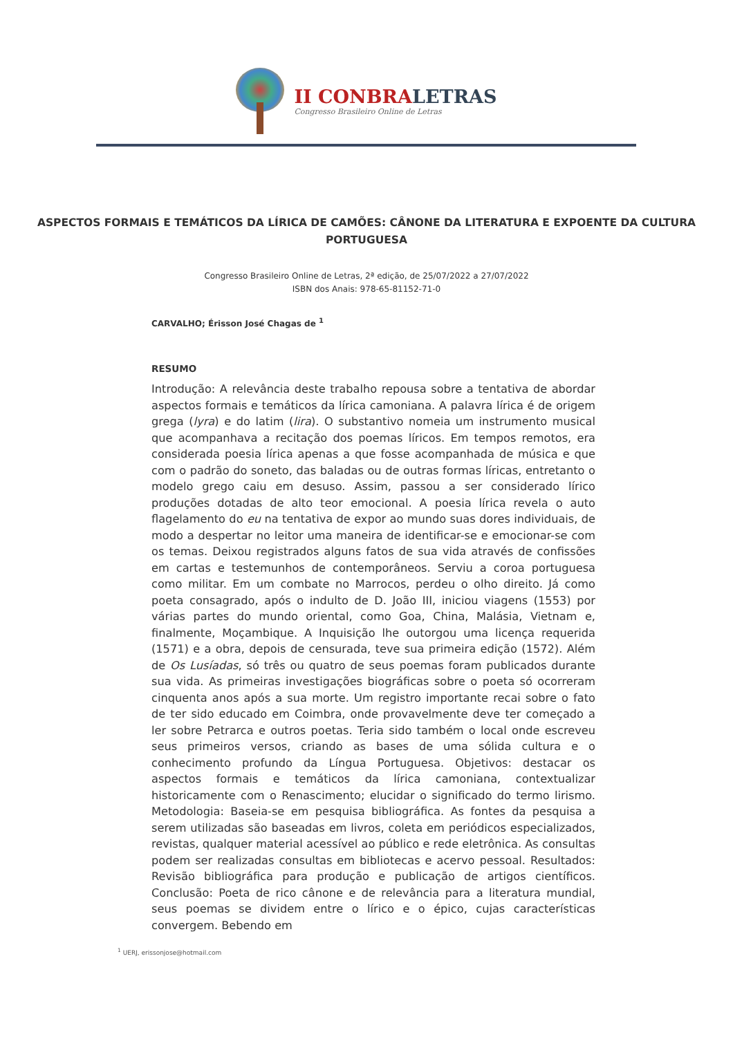II CONBRALETRAS
Congresso Brasileiro Online de Letras
ASPECTOS FORMAIS E TEMÁTICOS DA LÍRICA DE CAMÕES: CÂNONE DA LITERATURA E EXPOENTE DA CULTURA PORTUGUESA
Congresso Brasileiro Online de Letras, 2ª edição, de 25/07/2022 a 27/07/2022
ISBN dos Anais: 978-65-81152-71-0
CARVALHO; Érisson José Chagas de <sup>1</sup>
RESUMO
Introdução: A relevância deste trabalho repousa sobre a tentativa de abordar aspectos formais e temáticos da lírica camoniana. A palavra lírica é de origem grega (lyra) e do latim (lira). O substantivo nomeia um instrumento musical que acompanhava a recitação dos poemas líricos. Em tempos remotos, era considerada poesia lírica apenas a que fosse acompanhada de música e que com o padrão do soneto, das baladas ou de outras formas líricas, entretanto o modelo grego caiu em desuso. Assim, passou a ser considerado lírico produções dotadas de alto teor emocional. A poesia lírica revela o auto flagelamento do eu na tentativa de expor ao mundo suas dores individuais, de modo a despertar no leitor uma maneira de identificar-se e emocionar-se com os temas. Deixou registrados alguns fatos de sua vida através de confissões em cartas e testemunhos de contemporâneos. Serviu a coroa portuguesa como militar. Em um combate no Marrocos, perdeu o olho direito. Já como poeta consagrado, após o indulto de D. João III, iniciou viagens (1553) por várias partes do mundo oriental, como Goa, China, Malásia, Vietnam e, finalmente, Moçambique. A Inquisição lhe outorgou uma licença requerida (1571) e a obra, depois de censurada, teve sua primeira edição (1572). Além de Os Lusíadas, só três ou quatro de seus poemas foram publicados durante sua vida. As primeiras investigações biográficas sobre o poeta só ocorreram cinquenta anos após a sua morte. Um registro importante recai sobre o fato de ter sido educado em Coimbra, onde provavelmente deve ter começado a ler sobre Petrarca e outros poetas. Teria sido também o local onde escreveu seus primeiros versos, criando as bases de uma sólida cultura e o conhecimento profundo da Língua Portuguesa. Objetivos: destacar os aspectos formais e temáticos da lírica camoniana, contextualizar historicamente com o Renascimento; elucidar o significado do termo lirismo. Metodologia: Baseia-se em pesquisa bibliográfica. As fontes da pesquisa a serem utilizadas são baseadas em livros, coleta em periódicos especializados, revistas, qualquer material acessível ao público e rede eletrônica. As consultas podem ser realizadas consultas em bibliotecas e acervo pessoal. Resultados: Revisão bibliográfica para produção e publicação de artigos científicos. Conclusão: Poeta de rico cânone e de relevância para a literatura mundial, seus poemas se dividem entre o lírico e o épico, cujas características convergem. Bebendo em
<sup>1</sup> UERJ, erissonjose@hotmail.com